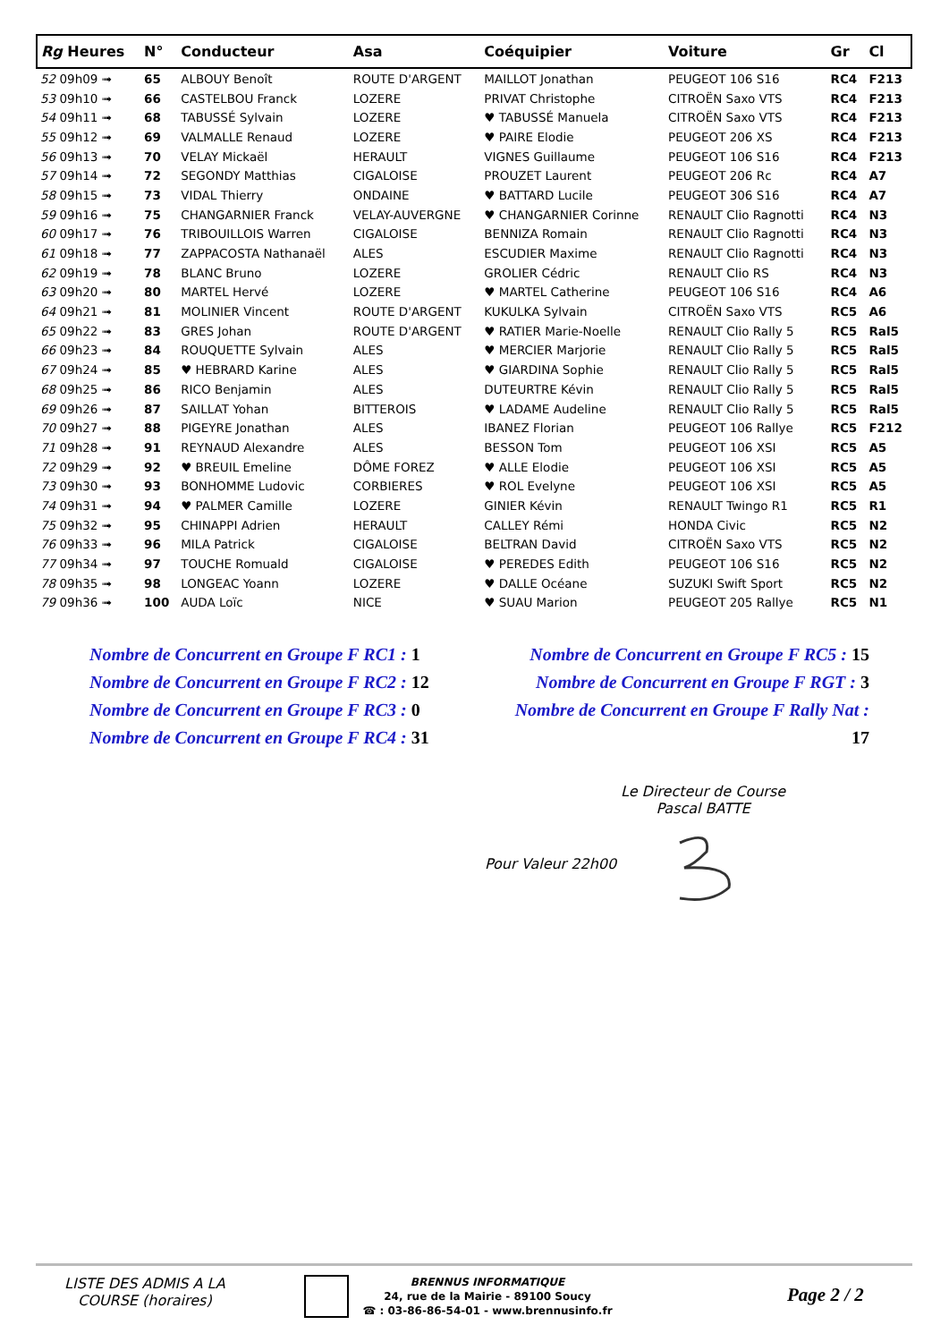| Rg Heures | N° | Conducteur | Asa | Coéquipier | Voiture | Gr | Cl |
| --- | --- | --- | --- | --- | --- | --- | --- |
| 52 09h09 ➟ | 65 | ALBOUY Benoît | ROUTE D'ARGENT | MAILLOT Jonathan | PEUGEOT 106 S16 | RC4 | F213 |
| 53 09h10 ➟ | 66 | CASTELBOU Franck | LOZERE | PRIVAT Christophe | CITROËN Saxo VTS | RC4 | F213 |
| 54 09h11 ➟ | 68 | TABUSSÉ Sylvain | LOZERE | ♥ TABUSSÉ Manuela | CITROËN Saxo VTS | RC4 | F213 |
| 55 09h12 ➟ | 69 | VALMALLE Renaud | LOZERE | ♥ PAIRE Elodie | PEUGEOT 206 XS | RC4 | F213 |
| 56 09h13 ➟ | 70 | VELAY Mickaël | HERAULT | VIGNES Guillaume | PEUGEOT 106 S16 | RC4 | F213 |
| 57 09h14 ➟ | 72 | SEGONDY Matthias | CIGALOISE | PROUZET Laurent | PEUGEOT 206 Rc | RC4 | A7 |
| 58 09h15 ➟ | 73 | VIDAL Thierry | ONDAINE | ♥ BATTARD Lucile | PEUGEOT 306 S16 | RC4 | A7 |
| 59 09h16 ➟ | 75 | CHANGARNIER Franck | VELAY-AUVERGNE | ♥ CHANGARNIER Corinne | RENAULT Clio Ragnotti | RC4 | N3 |
| 60 09h17 ➟ | 76 | TRIBOUILLOIS Warren | CIGALOISE | BENNIZA Romain | RENAULT Clio Ragnotti | RC4 | N3 |
| 61 09h18 ➟ | 77 | ZAPPACOSTA Nathanaël | ALES | ESCUDIER Maxime | RENAULT Clio Ragnotti | RC4 | N3 |
| 62 09h19 ➟ | 78 | BLANC Bruno | LOZERE | GROLIER Cédric | RENAULT Clio RS | RC4 | N3 |
| 63 09h20 ➟ | 80 | MARTEL Hervé | LOZERE | ♥ MARTEL Catherine | PEUGEOT 106 S16 | RC4 | A6 |
| 64 09h21 ➟ | 81 | MOLINIER Vincent | ROUTE D'ARGENT | KUKULKA Sylvain | CITROËN Saxo VTS | RC5 | A6 |
| 65 09h22 ➟ | 83 | GRES Johan | ROUTE D'ARGENT | ♥ RATIER Marie-Noelle | RENAULT Clio Rally 5 | RC5 | Ral5 |
| 66 09h23 ➟ | 84 | ROUQUETTE Sylvain | ALES | ♥ MERCIER Marjorie | RENAULT Clio Rally 5 | RC5 | Ral5 |
| 67 09h24 ➟ | 85 | ♥ HEBRARD Karine | ALES | ♥ GIARDINA Sophie | RENAULT Clio Rally 5 | RC5 | Ral5 |
| 68 09h25 ➟ | 86 | RICO Benjamin | ALES | DUTEURTRE Kévin | RENAULT Clio Rally 5 | RC5 | Ral5 |
| 69 09h26 ➟ | 87 | SAILLAT Yohan | BITTEROIS | ♥ LADAME Audeline | RENAULT Clio Rally 5 | RC5 | Ral5 |
| 70 09h27 ➟ | 88 | PIGEYRE Jonathan | ALES | IBANEZ Florian | PEUGEOT 106 Rallye | RC5 | F212 |
| 71 09h28 ➟ | 91 | REYNAUD Alexandre | ALES | BESSON Tom | PEUGEOT 106 XSI | RC5 | A5 |
| 72 09h29 ➟ | 92 | ♥ BREUIL Emeline | DÔME FOREZ | ♥ ALLE Elodie | PEUGEOT 106 XSI | RC5 | A5 |
| 73 09h30 ➟ | 93 | BONHOMME Ludovic | CORBIERES | ♥ ROL Evelyne | PEUGEOT 106 XSI | RC5 | A5 |
| 74 09h31 ➟ | 94 | ♥ PALMER Camille | LOZERE | GINIER Kévin | RENAULT Twingo R1 | RC5 | R1 |
| 75 09h32 ➟ | 95 | CHINAPPI Adrien | HERAULT | CALLEY Rémi | HONDA Civic | RC5 | N2 |
| 76 09h33 ➟ | 96 | MILA Patrick | CIGALOISE | BELTRAN David | CITROËN Saxo VTS | RC5 | N2 |
| 77 09h34 ➟ | 97 | TOUCHE Romuald | CIGALOISE | ♥ PEREDES Edith | PEUGEOT 106 S16 | RC5 | N2 |
| 78 09h35 ➟ | 98 | LONGEAC Yoann | LOZERE | ♥ DALLE Océane | SUZUKI Swift Sport | RC5 | N2 |
| 79 09h36 ➟ | 100 | AUDA Loïc | NICE | ♥ SUAU Marion | PEUGEOT 205 Rallye | RC5 | N1 |
Nombre de Concurrent en Groupe F RC1 : 1
Nombre de Concurrent en Groupe F RC2 : 12
Nombre de Concurrent en Groupe F RC3 : 0
Nombre de Concurrent en Groupe F RC4 : 31
Nombre de Concurrent en Groupe F RC5 : 15
Nombre de Concurrent en Groupe F RGT : 3
Nombre de Concurrent en Groupe F Rally Nat : 17
Le Directeur de Course
Pascal BATTE
Pour Valeur 22h00
LISTE DES ADMIS A LA
COURSE (horaires)
BRENNUS INFORMATIQUE
24, rue de la Mairie - 89100 Soucy
☎ : 03-86-86-54-01 - www.brennusinfo.fr
Page 2 / 2